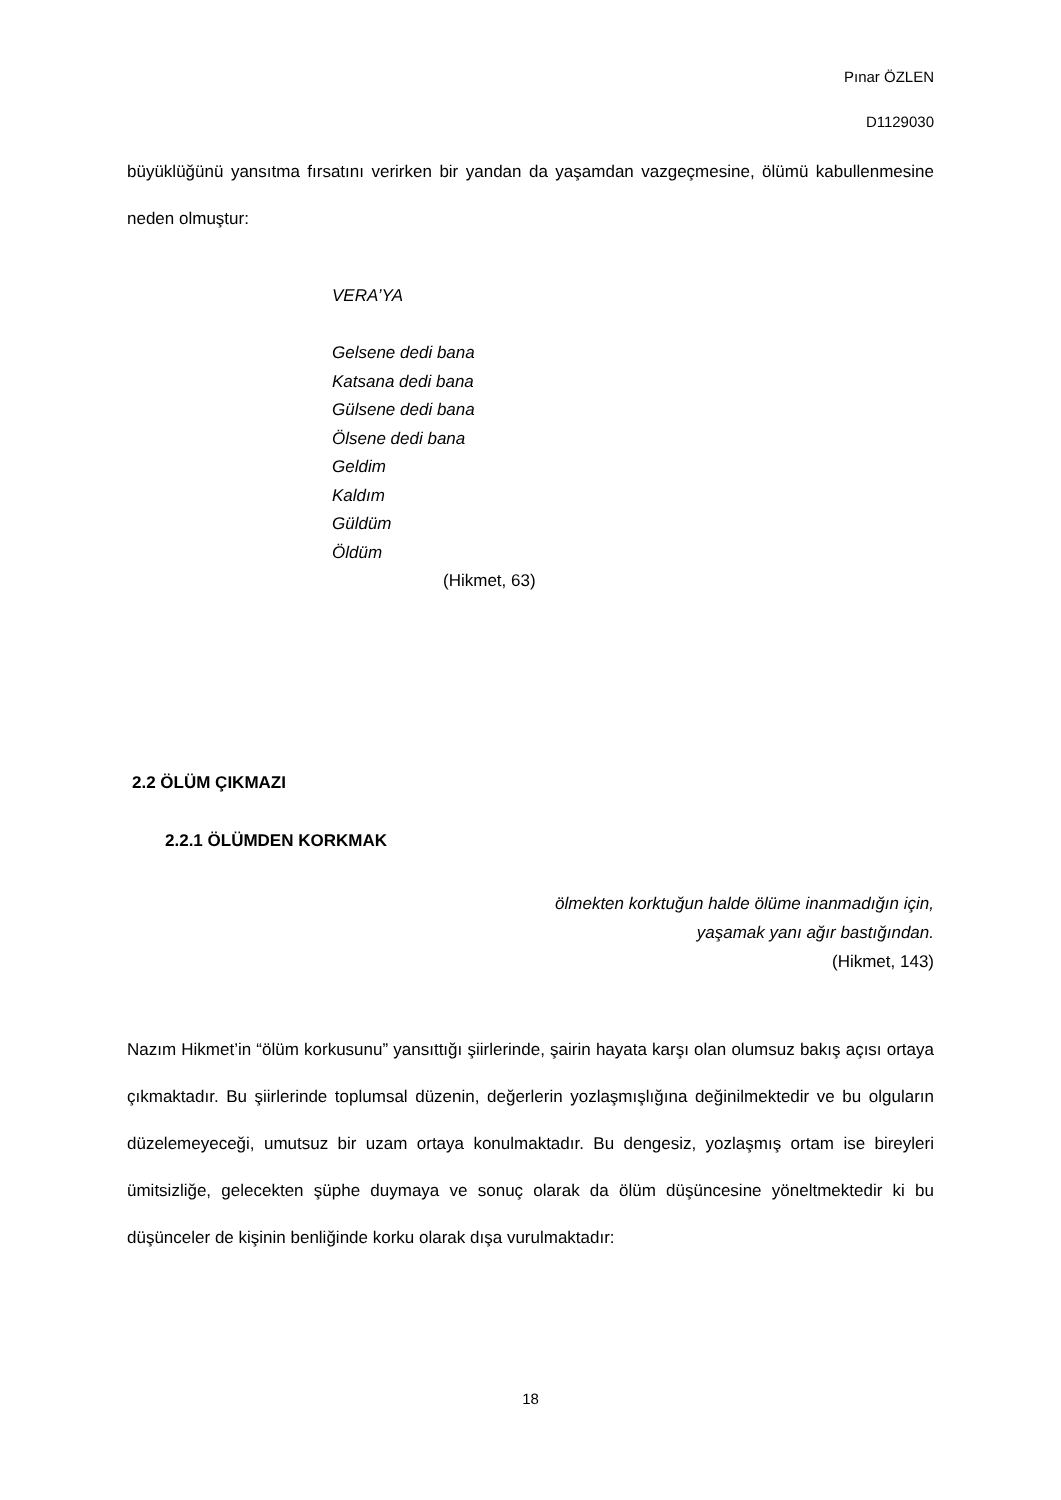Pınar ÖZLEN
D1129030
büyüklüğünü yansıtma fırsatını verirken bir yandan da yaşamdan vazgeçmesine, ölümü kabullenmesine neden olmuştur:
VERA’YA
Gelsene dedi bana
Katsana dedi bana
Gülsene dedi bana
Ölsene dedi bana
Geldim
Kaldım
Güldüm
Öldüm
(Hikmet, 63)
2.2 ÖLÜM ÇIKMAZI
2.2.1 ÖLÜMDEN KORKMAK
ölmekten korktuğun halde ölüme inanmadığın için,
yaşamak yanı ağır bastığından.
(Hikmet, 143)
Nazım Hikmet’in “ölüm korkusunu” yansıttığı şiirlerinde, şairin hayata karşı olan olumsuz bakış açısı ortaya çıkmaktadır. Bu şiirlerinde toplumsal düzenin, değerlerin yozlaşmışlığına değinilmektedir ve bu olguların düzelemeyeceği, umutsuz bir uzam ortaya konulmaktadır. Bu dengesiz, yozlaşmış ortam ise bireyleri ümitsizliğe, gelecekten şüphe duymaya ve sonuç olarak da ölüm düşüncesine yöneltmektedir ki bu düşünceler de kişinin benliğinde korku olarak dışa vurulmaktadır:
18